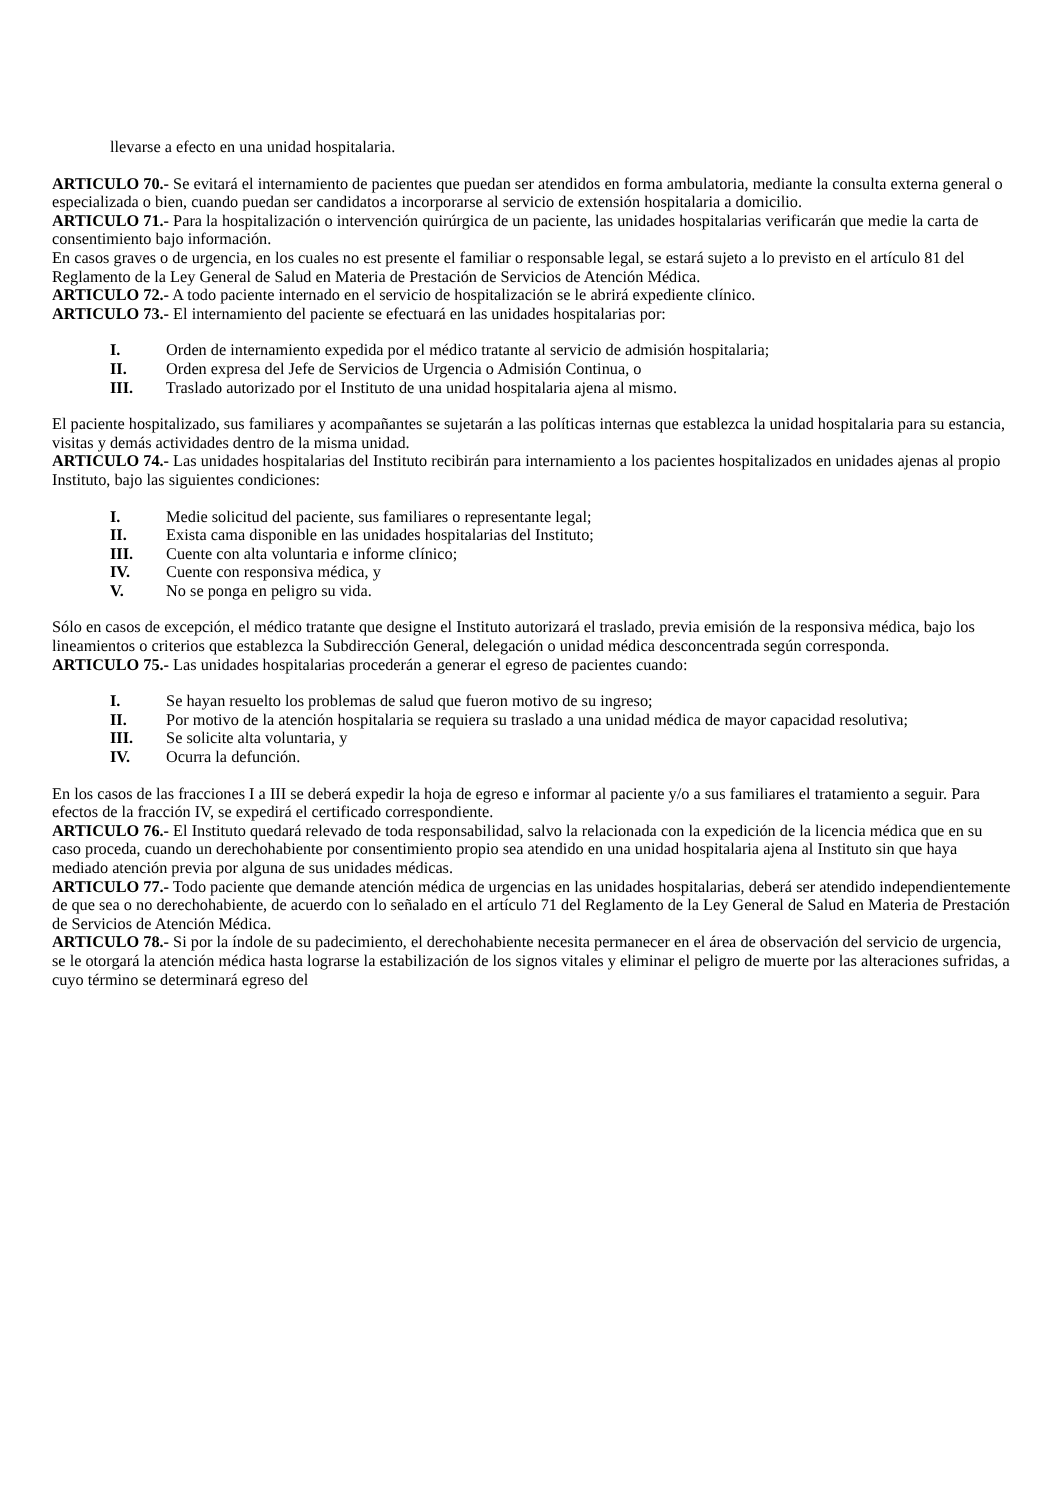llevarse a efecto en una unidad hospitalaria.
ARTICULO 70.- Se evitará el internamiento de pacientes que puedan ser atendidos en forma ambulatoria, mediante la consulta externa general o especializada o bien, cuando puedan ser candidatos a incorporarse al servicio de extensión hospitalaria a domicilio.
ARTICULO 71.- Para la hospitalización o intervención quirúrgica de un paciente, las unidades hospitalarias verificarán que medie la carta de consentimiento bajo información.
En casos graves o de urgencia, en los cuales no est presente el familiar o responsable legal, se estará sujeto a lo previsto en el artículo 81 del Reglamento de la Ley General de Salud en Materia de Prestación de Servicios de Atención Médica.
ARTICULO 72.- A todo paciente internado en el servicio de hospitalización se le abrirá expediente clínico.
ARTICULO 73.- El internamiento del paciente se efectuará en las unidades hospitalarias por:
I. Orden de internamiento expedida por el médico tratante al servicio de admisión hospitalaria;
II. Orden expresa del Jefe de Servicios de Urgencia o Admisión Continua, o
III. Traslado autorizado por el Instituto de una unidad hospitalaria ajena al mismo.
El paciente hospitalizado, sus familiares y acompañantes se sujetarán a las políticas internas que establezca la unidad hospitalaria para su estancia, visitas y demás actividades dentro de la misma unidad.
ARTICULO 74.- Las unidades hospitalarias del Instituto recibirán para internamiento a los pacientes hospitalizados en unidades ajenas al propio Instituto, bajo las siguientes condiciones:
I. Medie solicitud del paciente, sus familiares o representante legal;
II. Exista cama disponible en las unidades hospitalarias del Instituto;
III. Cuente con alta voluntaria e informe clínico;
IV. Cuente con responsiva médica, y
V. No se ponga en peligro su vida.
Sólo en casos de excepción, el médico tratante que designe el Instituto autorizará el traslado, previa emisión de la responsiva médica, bajo los lineamientos o criterios que establezca la Subdirección General, delegación o unidad médica desconcentrada según corresponda.
ARTICULO 75.- Las unidades hospitalarias procederán a generar el egreso de pacientes cuando:
I. Se hayan resuelto los problemas de salud que fueron motivo de su ingreso;
II. Por motivo de la atención hospitalaria se requiera su traslado a una unidad médica de mayor capacidad resolutiva;
III. Se solicite alta voluntaria, y
IV. Ocurra la defunción.
En los casos de las fracciones I a III se deberá expedir la hoja de egreso e informar al paciente y/o a sus familiares el tratamiento a seguir. Para efectos de la fracción IV, se expedirá el certificado correspondiente.
ARTICULO 76.- El Instituto quedará relevado de toda responsabilidad, salvo la relacionada con la expedición de la licencia médica que en su caso proceda, cuando un derechohabiente por consentimiento propio sea atendido en una unidad hospitalaria ajena al Instituto sin que haya mediado atención previa por alguna de sus unidades médicas.
ARTICULO 77.- Todo paciente que demande atención médica de urgencias en las unidades hospitalarias, deberá ser atendido independientemente de que sea o no derechohabiente, de acuerdo con lo señalado en el artículo 71 del Reglamento de la Ley General de Salud en Materia de Prestación de Servicios de Atención Médica.
ARTICULO 78.- Si por la índole de su padecimiento, el derechohabiente necesita permanecer en el área de observación del servicio de urgencia, se le otorgará la atención médica hasta lograrse la estabilización de los signos vitales y eliminar el peligro de muerte por las alteraciones sufridas, a cuyo término se determinará egreso del